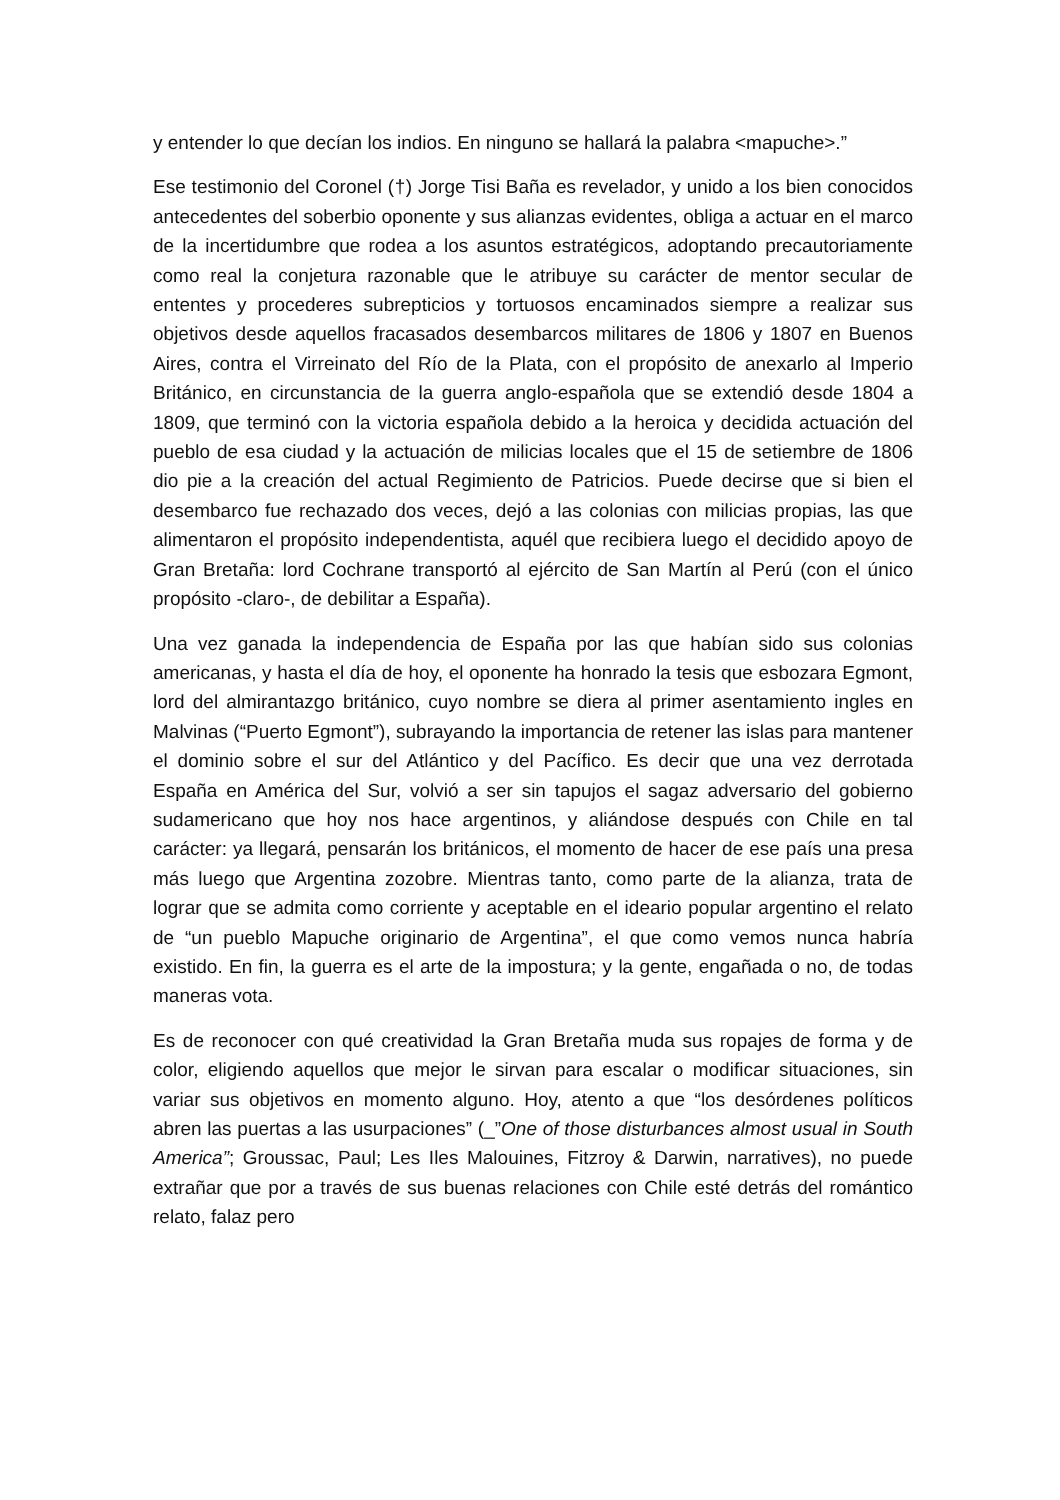y entender lo que decían los indios. En ninguno se hallará la palabra <mapuche>.”
Ese testimonio del Coronel (†) Jorge Tisi Baña es revelador, y unido a los bien conocidos antecedentes del soberbio oponente y sus alianzas evidentes, obliga a actuar en el marco de la incertidumbre que rodea a los asuntos estratégicos, adoptando precautoriamente como real la conjetura razonable que le atribuye su carácter de mentor secular de ententes y procederes subrepticios y tortuosos encaminados siempre a realizar sus objetivos desde aquellos fracasados desembarcos militares de 1806 y 1807 en Buenos Aires, contra el Virreinato del Río de la Plata, con el propósito de anexarlo al Imperio Británico, en circunstancia de la guerra anglo-española que se extendió desde 1804 a 1809, que terminó con la victoria española debido a la heroica y decidida actuación del pueblo de esa ciudad y la actuación de milicias locales que el 15 de setiembre de 1806 dio pie a la creación del actual Regimiento de Patricios. Puede decirse que si bien el desembarco fue rechazado dos veces, dejó a las colonias con milicias propias, las que alimentaron el propósito independentista, aquél que recibiera luego el decidido apoyo de Gran Bretaña: lord Cochrane transportó al ejército de San Martín al Perú (con el único propósito -claro-, de debilitar a España).
Una vez ganada la independencia de España por las que habían sido sus colonias americanas, y hasta el día de hoy, el oponente ha honrado la tesis que esbozara Egmont, lord del almirantazgo británico, cuyo nombre se diera al primer asentamiento ingles en Malvinas (“Puerto Egmont”), subrayando la importancia de retener las islas para mantener el dominio sobre el sur del Atlántico y del Pacífico. Es decir que una vez derrotada España en América del Sur, volvió a ser sin tapujos el sagaz adversario del gobierno sudamericano que hoy nos hace argentinos, y aliándose después con Chile en tal carácter: ya llegará, pensarán los británicos, el momento de hacer de ese país una presa más luego que Argentina zozobre. Mientras tanto, como parte de la alianza, trata de lograr que se admita como corriente y aceptable en el ideario popular argentino el relato de “un pueblo Mapuche originario de Argentina”, el que como vemos nunca habría existido. En fin, la guerra es el arte de la impostura; y la gente, engañada o no, de todas maneras vota.
Es de reconocer con qué creatividad la Gran Bretaña muda sus ropajes de forma y de color, eligiendo aquellos que mejor le sirvan para escalar o modificar situaciones, sin variar sus objetivos en momento alguno. Hoy, atento a que “los desórdenes políticos abren las puertas a las usurpaciones” (_”One of those disturbances almost usual in South America”; Groussac, Paul; Les Iles Malouines, Fitzroy & Darwin, narratives), no puede extrañar que por a través de sus buenas relaciones con Chile esté detrás del romántico relato, falaz pero